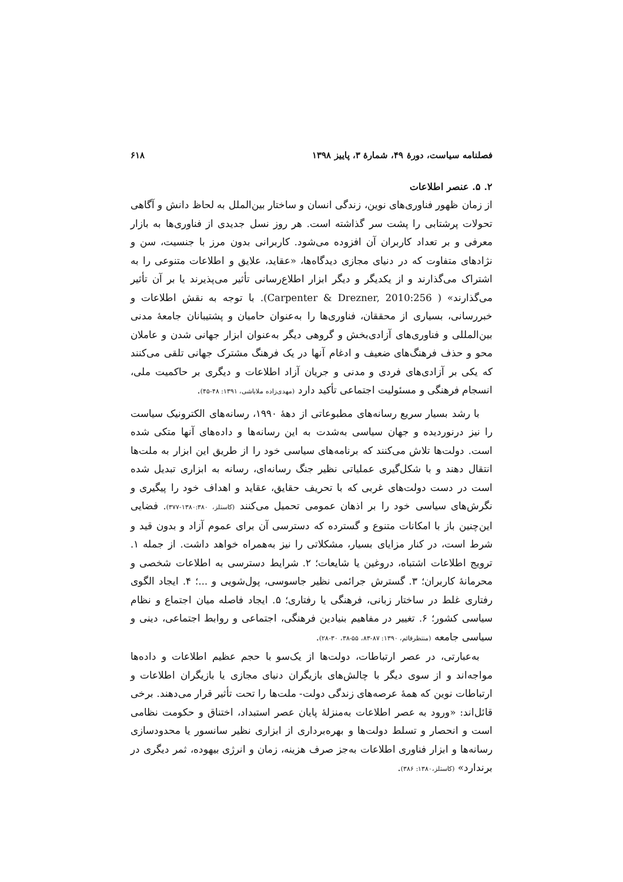فصلنامه سیاست، دورۀ ۴۹، شمارۀ ۳، پاییز ۱۳۹۸ ۶۱۸
۲. ۵. عنصر اطلاعات
از زمان ظهور فناوری‌های نوین، زندگی انسان و ساختار بین‌الملل به لحاظ دانش و آگاهی تحولات پرشتابی را پشت سر گذاشته است. هر روز نسل جدیدی از فناوری‌ها به بازار معرفی و بر تعداد کاربران آن افزوده می‌شود. کاربرانی بدون مرز با جنسیت، سن و نژادهای متفاوت که در دنیای مجازی دیدگاه‌ها، «عقاید، علایق و اطلاعات متنوعی را به اشتراک می‌گذارند و از یکدیگر و دیگر ابزار اطلاع‌رسانی تأثیر می‌پذیرند یا بر آن تأثیر می‌گذارند» ( Carpenter & Drezner, 2010:256). با توجه به نقش اطلاعات و خبررسانی، بسیاری از محققان، فناوری‌ها را به‌عنوان حامیان و پشتیبانان جامعۀ مدنی بین‌المللی و فناوری‌های آزادی‌بخش و گروهی دیگر به‌عنوان ابزار جهانی شدن و عاملان محو و حذف فرهنگ‌های ضعیف و ادغام آنها در یک فرهنگ مشترک جهانی تلقی می‌کنند که یکی بر آزادی‌های فردی و مدنی و جریان آزاد اطلاعات و دیگری بر حاکمیت ملی، انسجام فرهنگی و مسئولیت اجتماعی تأکید دارد (مهدی‌زاده ملاباشی، ۱۳۹۱: ۴۸-۴۵).
با رشد بسیار سریع رسانه‌های مطبوعاتی از دهۀ ۱۹۹۰، رسانه‌های الکترونیک سیاست را نیز درنوردیده و جهان سیاسی به‌شدت به این رسانه‌ها و داده‌های آنها متکی شده است. دولت‌ها تلاش می‌کنند که برنامه‌های سیاسی خود را از طریق این ابزار به ملت‌ها انتقال دهند و با شکل‌گیری عملیاتی نظیر جنگ رسانه‌ای، رسانه به ابزاری تبدیل شده است در دست دولت‌های غربی که با تحریف حقایق، عقاید و اهداف خود را پیگیری و نگرش‌های سیاسی خود را بر اذهان عمومی تحمیل می‌کنند (کاستلز، ۱۳۸۰:۳۸۰-۳۷۷). فضایی این‌چنین باز با امکانات متنوع و گسترده که دسترسی آن برای عموم آزاد و بدون قید و شرط است، در کنار مزایای بسیار، مشکلاتی را نیز به‌همراه خواهد داشت. از جمله ۱. ترویج اطلاعات اشتباه، دروغین یا شایعات؛ ۲. شرایط دسترسی به اطلاعات شخصی و محرمانۀ کاربران؛ ۳. گسترش جرائمی نظیر جاسوسی، پول‌شویی و ...؛ ۴. ایجاد الگوی رفتاری غلط در ساختار زبانی، فرهنگی یا رفتاری؛ ۵. ایجاد فاصله میان اجتماع و نظام سیاسی کشور؛ ۶. تغییر در مفاهیم بنیادین فرهنگی، اجتماعی و روابط اجتماعی، دینی و سیاسی جامعه (منتظرقائم، ۱۳۹۰: ۸۷-۸۳، ۵۵-۳۸، ۳۰-۲۸).
به‌عبارتی، در عصر ارتباطات، دولت‌ها از یک‌سو با حجم عظیم اطلاعات و داده‌ها مواجه‌اند و از سوی دیگر با چالش‌های بازیگران دنیای مجازی یا بازیگران اطلاعات و ارتباطات نوین که همۀ عرصه‌های زندگی دولت- ملت‌ها را تحت تأثیر قرار می‌دهند. برخی قائل‌اند: «ورود به عصر اطلاعات به‌منزلۀ پایان عصر استبداد، اختناق و حکومت نظامی است و انحصار و تسلط دولت‌ها و بهره‌برداری از ابزاری نظیر سانسور یا محدودسازی رسانه‌ها و ابزار فناوری اطلاعات به‌جز صرف هزینه، زمان و انرژی بیهوده، ثمر دیگری در برندارد» (کاستلز،۱۳۸۰: ۳۸۶).